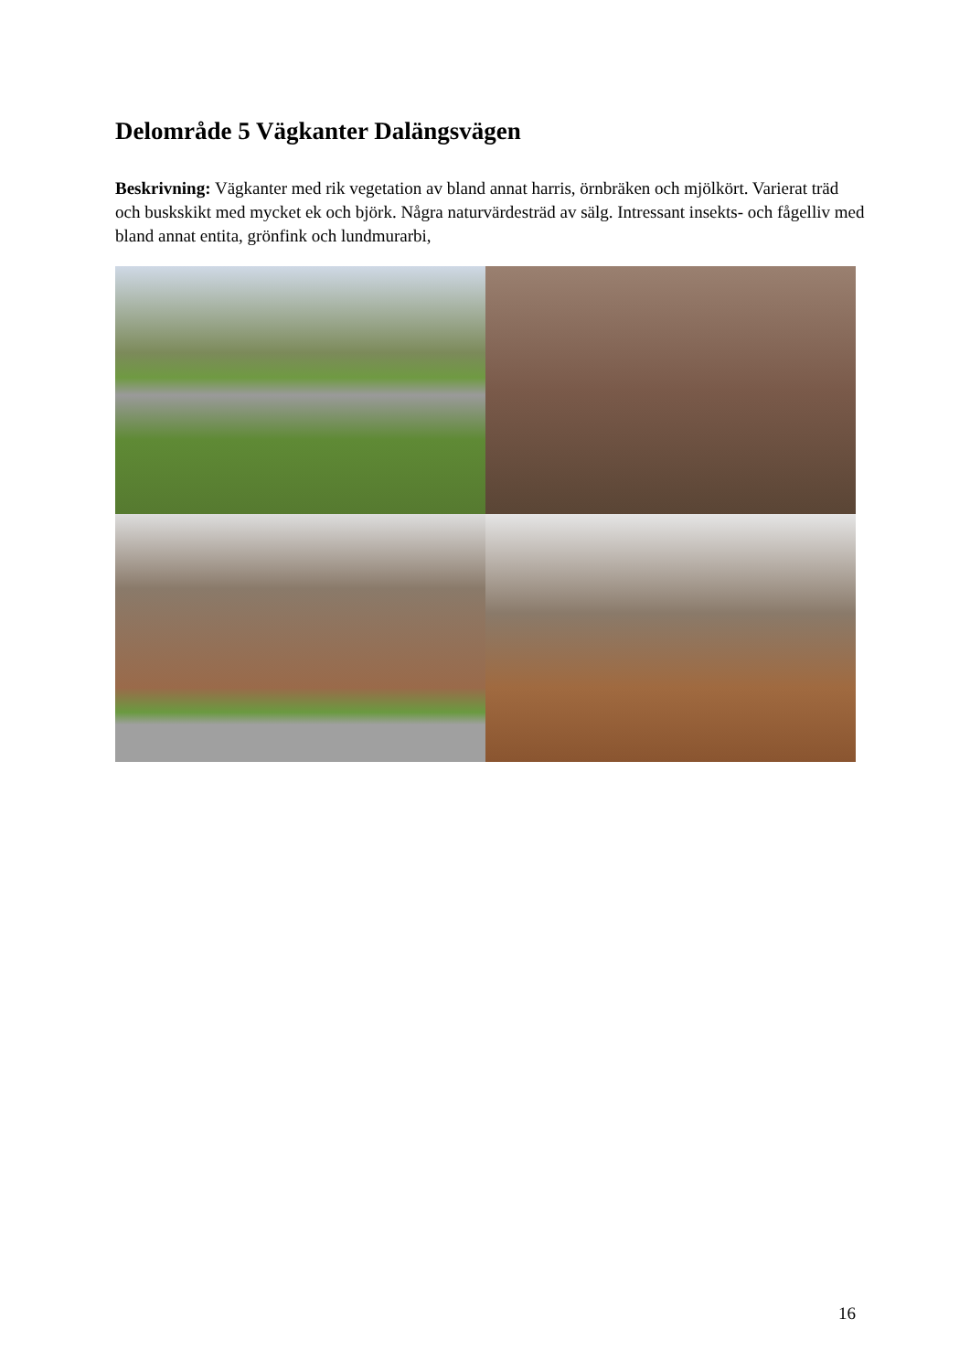Delområde 5 Vägkanter Dalängsvägen
Beskrivning: Vägkanter med rik vegetation av bland annat harris, örnbräken och mjölkört. Varierat träd och buskskikt med mycket ek och björk. Några naturvärdesträd av sälg. Intressant insekts- och fågelliv med bland annat entita, grönfink och lundmurarbi,
16